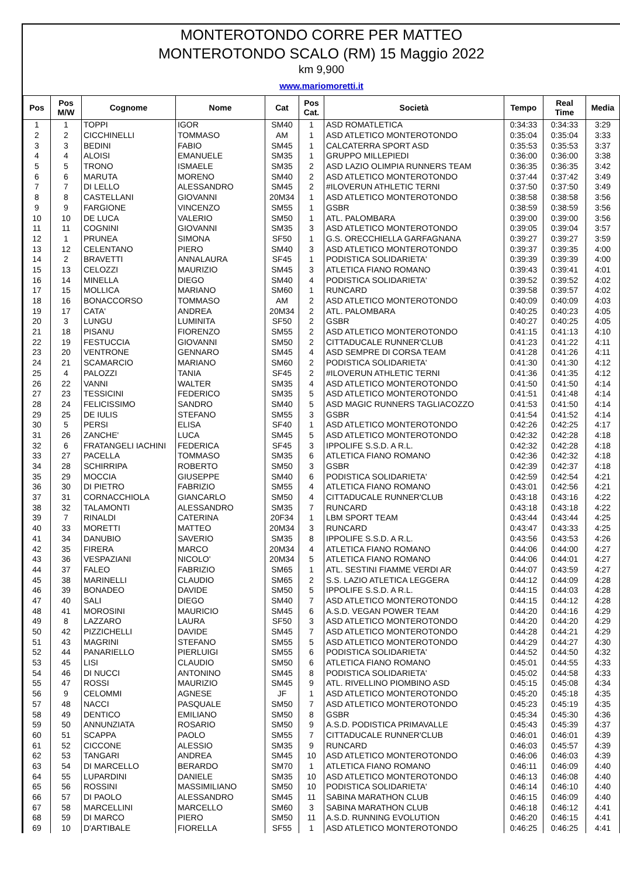MONTEROTONDO CORRE PER MATTEO
MONTEROTONDO SCALO (RM) 15 Maggio 2022
km 9,900
www.mariomoretti.it
| Pos | Pos M/W | Cognome | Nome | Cat | Pos Cat. | Società | Tempo | Real Time | Media |
| --- | --- | --- | --- | --- | --- | --- | --- | --- | --- |
| 1 | 1 | TOPPI | IGOR | SM40 | 1 | ASD ROMATLETICA | 0:34:33 | 0:34:33 | 3:29 |
| 2 | 2 | CICCHINELLI | TOMMASO | AM | 1 | ASD ATLETICO MONTEROTONDO | 0:35:04 | 0:35:04 | 3:33 |
| 3 | 3 | BEDINI | FABIO | SM45 | 1 | CALCATERRA SPORT ASD | 0:35:53 | 0:35:53 | 3:37 |
| 4 | 4 | ALOISI | EMANUELE | SM35 | 1 | GRUPPO MILLEPIEDI | 0:36:00 | 0:36:00 | 3:38 |
| 5 | 5 | TRONO | ISMAELE | SM35 | 2 | ASD LAZIO OLIMPIA RUNNERS TEAM | 0:36:35 | 0:36:35 | 3:42 |
| 6 | 6 | MARUTA | MORENO | SM40 | 2 | ASD ATLETICO MONTEROTONDO | 0:37:44 | 0:37:42 | 3:49 |
| 7 | 7 | DI LELLO | ALESSANDRO | SM45 | 2 | #ILOVERUN ATHLETIC TERNI | 0:37:50 | 0:37:50 | 3:49 |
| 8 | 8 | CASTELLANI | GIOVANNI | 20M34 | 1 | ASD ATLETICO MONTEROTONDO | 0:38:58 | 0:38:58 | 3:56 |
| 9 | 9 | FARGIONE | VINCENZO | SM55 | 1 | GSBR | 0:38:59 | 0:38:59 | 3:56 |
| 10 | 10 | DE LUCA | VALERIO | SM50 | 1 | ATL. PALOMBARA | 0:39:00 | 0:39:00 | 3:56 |
| 11 | 11 | COGNINI | GIOVANNI | SM35 | 3 | ASD ATLETICO MONTEROTONDO | 0:39:05 | 0:39:04 | 3:57 |
| 12 | 1 | PRUNEA | SIMONA | SF50 | 1 | G.S. ORECCHIELLA GARFAGNANA | 0:39:27 | 0:39:27 | 3:59 |
| 13 | 12 | CELENTANO | PIERO | SM40 | 3 | ASD ATLETICO MONTEROTONDO | 0:39:37 | 0:39:35 | 4:00 |
| 14 | 2 | BRAVETTI | ANNALAURA | SF45 | 1 | PODISTICA SOLIDARIETA' | 0:39:39 | 0:39:39 | 4:00 |
| 15 | 13 | CELOZZI | MAURIZIO | SM45 | 3 | ATLETICA FIANO ROMANO | 0:39:43 | 0:39:41 | 4:01 |
| 16 | 14 | MINELLA | DIEGO | SM40 | 4 | PODISTICA SOLIDARIETA' | 0:39:52 | 0:39:52 | 4:02 |
| 17 | 15 | MOLLICA | MARIANO | SM60 | 1 | RUNCARD | 0:39:58 | 0:39:57 | 4:02 |
| 18 | 16 | BONACCORSO | TOMMASO | AM | 2 | ASD ATLETICO MONTEROTONDO | 0:40:09 | 0:40:09 | 4:03 |
| 19 | 17 | CATA' | ANDREA | 20M34 | 2 | ATL. PALOMBARA | 0:40:25 | 0:40:23 | 4:05 |
| 20 | 3 | LUNGU | LUMINITA | SF50 | 2 | GSBR | 0:40:27 | 0:40:25 | 4:05 |
| 21 | 18 | PISANU | FIORENZO | SM55 | 2 | ASD ATLETICO MONTEROTONDO | 0:41:15 | 0:41:13 | 4:10 |
| 22 | 19 | FESTUCCIA | GIOVANNI | SM50 | 2 | CITTADUCALE RUNNER'CLUB | 0:41:23 | 0:41:22 | 4:11 |
| 23 | 20 | VENTRONE | GENNARO | SM45 | 4 | ASD SEMPRE DI CORSA TEAM | 0:41:28 | 0:41:26 | 4:11 |
| 24 | 21 | SCAMARCIO | MARIANO | SM60 | 2 | PODISTICA SOLIDARIETA' | 0:41:30 | 0:41:30 | 4:12 |
| 25 | 4 | PALOZZI | TANIA | SF45 | 2 | #ILOVERUN ATHLETIC TERNI | 0:41:36 | 0:41:35 | 4:12 |
| 26 | 22 | VANNI | WALTER | SM35 | 4 | ASD ATLETICO MONTEROTONDO | 0:41:50 | 0:41:50 | 4:14 |
| 27 | 23 | TESSICINI | FEDERICO | SM35 | 5 | ASD ATLETICO MONTEROTONDO | 0:41:51 | 0:41:48 | 4:14 |
| 28 | 24 | FELICISSIMO | SANDRO | SM40 | 5 | ASD MAGIC RUNNERS TAGLIACOZZO | 0:41:53 | 0:41:50 | 4:14 |
| 29 | 25 | DE IULIS | STEFANO | SM55 | 3 | GSBR | 0:41:54 | 0:41:52 | 4:14 |
| 30 | 5 | PERSI | ELISA | SF40 | 1 | ASD ATLETICO MONTEROTONDO | 0:42:26 | 0:42:25 | 4:17 |
| 31 | 26 | ZANCHE' | LUCA | SM45 | 5 | ASD ATLETICO MONTEROTONDO | 0:42:32 | 0:42:28 | 4:18 |
| 32 | 6 | FRATANGELI IACHINI | FEDERICA | SF45 | 3 | IPPOLIFE S.S.D. A R.L. | 0:42:32 | 0:42:28 | 4:18 |
| 33 | 27 | PACELLA | TOMMASO | SM35 | 6 | ATLETICA FIANO ROMANO | 0:42:36 | 0:42:32 | 4:18 |
| 34 | 28 | SCHIRRIPA | ROBERTO | SM50 | 3 | GSBR | 0:42:39 | 0:42:37 | 4:18 |
| 35 | 29 | MOCCIA | GIUSEPPE | SM40 | 6 | PODISTICA SOLIDARIETA' | 0:42:59 | 0:42:54 | 4:21 |
| 36 | 30 | DI PIETRO | FABRIZIO | SM55 | 4 | ATLETICA FIANO ROMANO | 0:43:01 | 0:42:56 | 4:21 |
| 37 | 31 | CORNACCHIOLA | GIANCARLO | SM50 | 4 | CITTADUCALE RUNNER'CLUB | 0:43:18 | 0:43:16 | 4:22 |
| 38 | 32 | TALAMONTI | ALESSANDRO | SM35 | 7 | RUNCARD | 0:43:18 | 0:43:18 | 4:22 |
| 39 | 7 | RINALDI | CATERINA | 20F34 | 1 | LBM SPORT TEAM | 0:43:44 | 0:43:44 | 4:25 |
| 40 | 33 | MORETTI | MATTEO | 20M34 | 3 | RUNCARD | 0:43:47 | 0:43:33 | 4:25 |
| 41 | 34 | DANUBIO | SAVERIO | SM35 | 8 | IPPOLIFE S.S.D. A R.L. | 0:43:56 | 0:43:53 | 4:26 |
| 42 | 35 | FIRERA | MARCO | 20M34 | 4 | ATLETICA FIANO ROMANO | 0:44:06 | 0:44:00 | 4:27 |
| 43 | 36 | VESPAZIANI | NICOLO' | 20M34 | 5 | ATLETICA FIANO ROMANO | 0:44:06 | 0:44:01 | 4:27 |
| 44 | 37 | FALEO | FABRIZIO | SM65 | 1 | ATL. SESTINI FIAMME VERDI AR | 0:44:07 | 0:43:59 | 4:27 |
| 45 | 38 | MARINELLI | CLAUDIO | SM65 | 2 | S.S. LAZIO ATLETICA LEGGERA | 0:44:12 | 0:44:09 | 4:28 |
| 46 | 39 | BONADEO | DAVIDE | SM50 | 5 | IPPOLIFE S.S.D. A R.L. | 0:44:15 | 0:44:03 | 4:28 |
| 47 | 40 | SALI | DIEGO | SM40 | 7 | ASD ATLETICO MONTEROTONDO | 0:44:15 | 0:44:12 | 4:28 |
| 48 | 41 | MOROSINI | MAURICIO | SM45 | 6 | A.S.D. VEGAN POWER TEAM | 0:44:20 | 0:44:16 | 4:29 |
| 49 | 8 | LAZZARO | LAURA | SF50 | 3 | ASD ATLETICO MONTEROTONDO | 0:44:20 | 0:44:20 | 4:29 |
| 50 | 42 | PIZZICHELLI | DAVIDE | SM45 | 7 | ASD ATLETICO MONTEROTONDO | 0:44:28 | 0:44:21 | 4:29 |
| 51 | 43 | MAGRINI | STEFANO | SM55 | 5 | ASD ATLETICO MONTEROTONDO | 0:44:29 | 0:44:27 | 4:30 |
| 52 | 44 | PANARIELLO | PIERLUIGI | SM55 | 6 | PODISTICA SOLIDARIETA' | 0:44:52 | 0:44:50 | 4:32 |
| 53 | 45 | LISI | CLAUDIO | SM50 | 6 | ATLETICA FIANO ROMANO | 0:45:01 | 0:44:55 | 4:33 |
| 54 | 46 | DI NUCCI | ANTONINO | SM45 | 8 | PODISTICA SOLIDARIETA' | 0:45:02 | 0:44:58 | 4:33 |
| 55 | 47 | ROSSI | MAURIZIO | SM45 | 9 | ATL. RIVELLINO PIOMBINO ASD | 0:45:15 | 0:45:08 | 4:34 |
| 56 | 9 | CELOMMI | AGNESE | JF | 1 | ASD ATLETICO MONTEROTONDO | 0:45:20 | 0:45:18 | 4:35 |
| 57 | 48 | NACCI | PASQUALE | SM50 | 7 | ASD ATLETICO MONTEROTONDO | 0:45:23 | 0:45:19 | 4:35 |
| 58 | 49 | DENTICO | EMILIANO | SM50 | 8 | GSBR | 0:45:34 | 0:45:30 | 4:36 |
| 59 | 50 | ANNUNZIATA | ROSARIO | SM50 | 9 | A.S.D. PODISTICA PRIMAVALLE | 0:45:43 | 0:45:39 | 4:37 |
| 60 | 51 | SCAPPA | PAOLO | SM55 | 7 | CITTADUCALE RUNNER'CLUB | 0:46:01 | 0:46:01 | 4:39 |
| 61 | 52 | CICCONE | ALESSIO | SM35 | 9 | RUNCARD | 0:46:03 | 0:45:57 | 4:39 |
| 62 | 53 | TANGARI | ANDREA | SM45 | 10 | ASD ATLETICO MONTEROTONDO | 0:46:06 | 0:46:03 | 4:39 |
| 63 | 54 | DI MARCELLO | BERARDO | SM70 | 1 | ATLETICA FIANO ROMANO | 0:46:11 | 0:46:09 | 4:40 |
| 64 | 55 | LUPARDINI | DANIELE | SM35 | 10 | ASD ATLETICO MONTEROTONDO | 0:46:13 | 0:46:08 | 4:40 |
| 65 | 56 | ROSSINI | MASSIMILIANO | SM50 | 10 | PODISTICA SOLIDARIETA' | 0:46:14 | 0:46:10 | 4:40 |
| 66 | 57 | DI PAOLO | ALESSANDRO | SM45 | 11 | SABINA MARATHON CLUB | 0:46:15 | 0:46:09 | 4:40 |
| 67 | 58 | MARCELLINI | MARCELLO | SM60 | 3 | SABINA MARATHON CLUB | 0:46:18 | 0:46:12 | 4:41 |
| 68 | 59 | DI MARCO | PIERO | SM50 | 11 | A.S.D. RUNNING EVOLUTION | 0:46:20 | 0:46:15 | 4:41 |
| 69 | 10 | D'ARTIBALE | FIORELLA | SF55 | 1 | ASD ATLETICO MONTEROTONDO | 0:46:25 | 0:46:25 | 4:41 |